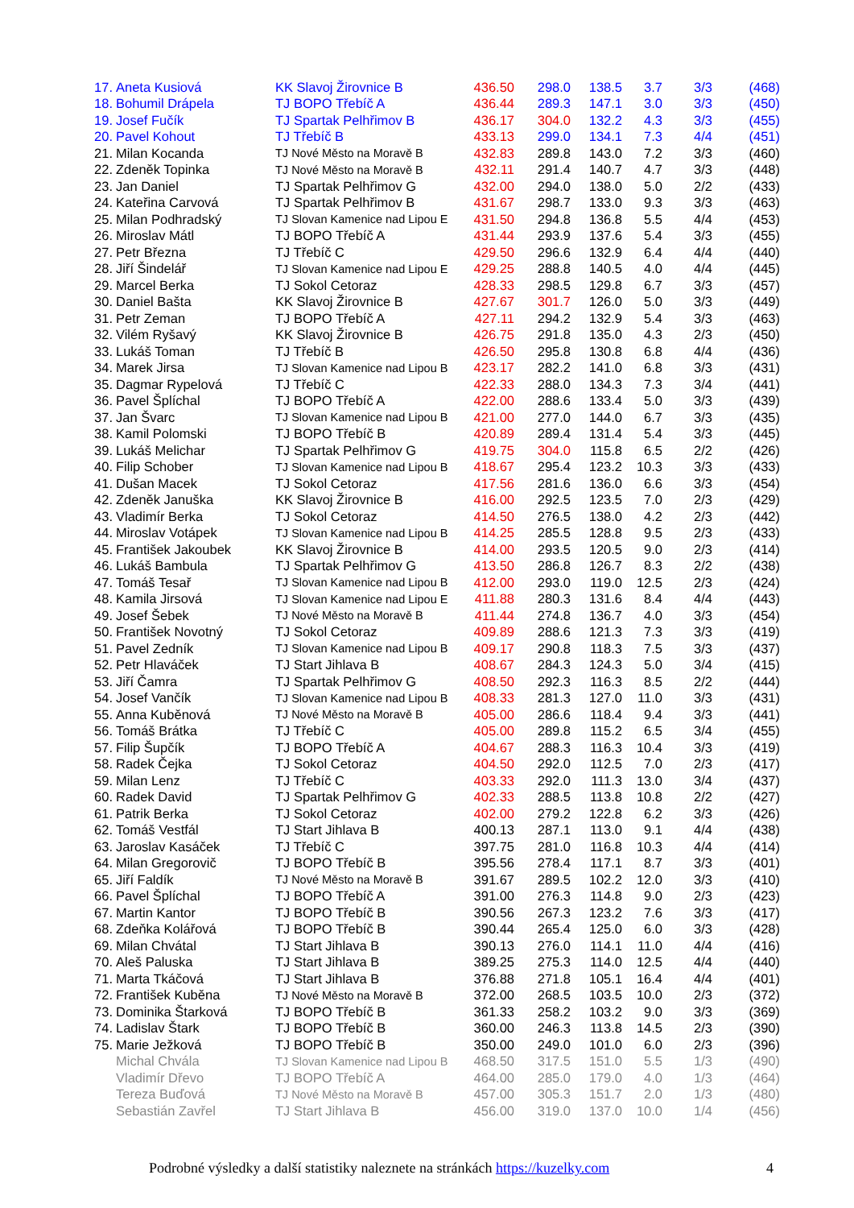| 17. | Aneta Kusiová | KK Slavoj Žirovnice B | 436.50 | 298.0 | 138.5 | 3.7 | 3/3 | (468) |
| 18. | Bohumil Drápela | TJ BOPO Třebíč A | 436.44 | 289.3 | 147.1 | 3.0 | 3/3 | (450) |
| 19. | Josef Fučík | TJ Spartak Pelhřimov B | 436.17 | 304.0 | 132.2 | 4.3 | 3/3 | (455) |
| 20. | Pavel Kohout | TJ Třebíč B | 433.13 | 299.0 | 134.1 | 7.3 | 4/4 | (451) |
| 21. | Milan Kocanda | TJ Nové Město na Moravě B | 432.83 | 289.8 | 143.0 | 7.2 | 3/3 | (460) |
| 22. | Zdeněk Topinka | TJ Nové Město na Moravě B | 432.11 | 291.4 | 140.7 | 4.7 | 3/3 | (448) |
| 23. | Jan Daniel | TJ Spartak Pelhřimov G | 432.00 | 294.0 | 138.0 | 5.0 | 2/2 | (433) |
| 24. | Kateřina Carvová | TJ Spartak Pelhřimov B | 431.67 | 298.7 | 133.0 | 9.3 | 3/3 | (463) |
| 25. | Milan Podhradský | TJ Slovan Kamenice nad Lipou E | 431.50 | 294.8 | 136.8 | 5.5 | 4/4 | (453) |
| 26. | Miroslav Mátl | TJ BOPO Třebíč A | 431.44 | 293.9 | 137.6 | 5.4 | 3/3 | (455) |
| 27. | Petr Března | TJ Třebíč C | 429.50 | 296.6 | 132.9 | 6.4 | 4/4 | (440) |
| 28. | Jiří Šindelář | TJ Slovan Kamenice nad Lipou E | 429.25 | 288.8 | 140.5 | 4.0 | 4/4 | (445) |
| 29. | Marcel Berka | TJ Sokol Cetoraz | 428.33 | 298.5 | 129.8 | 6.7 | 3/3 | (457) |
| 30. | Daniel Bašta | KK Slavoj Žirovnice B | 427.67 | 301.7 | 126.0 | 5.0 | 3/3 | (449) |
| 31. | Petr Zeman | TJ BOPO Třebíč A | 427.11 | 294.2 | 132.9 | 5.4 | 3/3 | (463) |
| 32. | Vilém Ryšavý | KK Slavoj Žirovnice B | 426.75 | 291.8 | 135.0 | 4.3 | 2/3 | (450) |
| 33. | Lukáš Toman | TJ Třebíč B | 426.50 | 295.8 | 130.8 | 6.8 | 4/4 | (436) |
| 34. | Marek Jirsa | TJ Slovan Kamenice nad Lipou B | 423.17 | 282.2 | 141.0 | 6.8 | 3/3 | (431) |
| 35. | Dagmar Rypelová | TJ Třebíč C | 422.33 | 288.0 | 134.3 | 7.3 | 3/4 | (441) |
| 36. | Pavel Šplíchal | TJ BOPO Třebíč A | 422.00 | 288.6 | 133.4 | 5.0 | 3/3 | (439) |
| 37. | Jan Švarc | TJ Slovan Kamenice nad Lipou B | 421.00 | 277.0 | 144.0 | 6.7 | 3/3 | (435) |
| 38. | Kamil Polomski | TJ BOPO Třebíč B | 420.89 | 289.4 | 131.4 | 5.4 | 3/3 | (445) |
| 39. | Lukáš Melichar | TJ Spartak Pelhřimov G | 419.75 | 304.0 | 115.8 | 6.5 | 2/2 | (426) |
| 40. | Filip Schober | TJ Slovan Kamenice nad Lipou B | 418.67 | 295.4 | 123.2 | 10.3 | 3/3 | (433) |
| 41. | Dušan Macek | TJ Sokol Cetoraz | 417.56 | 281.6 | 136.0 | 6.6 | 3/3 | (454) |
| 42. | Zdeněk Januška | KK Slavoj Žirovnice B | 416.00 | 292.5 | 123.5 | 7.0 | 2/3 | (429) |
| 43. | Vladimír Berka | TJ Sokol Cetoraz | 414.50 | 276.5 | 138.0 | 4.2 | 2/3 | (442) |
| 44. | Miroslav Votápek | TJ Slovan Kamenice nad Lipou B | 414.25 | 285.5 | 128.8 | 9.5 | 2/3 | (433) |
| 45. | František Jakoubek | KK Slavoj Žirovnice B | 414.00 | 293.5 | 120.5 | 9.0 | 2/3 | (414) |
| 46. | Lukáš Bambula | TJ Spartak Pelhřimov G | 413.50 | 286.8 | 126.7 | 8.3 | 2/2 | (438) |
| 47. | Tomáš Tesař | TJ Slovan Kamenice nad Lipou B | 412.00 | 293.0 | 119.0 | 12.5 | 2/3 | (424) |
| 48. | Kamila Jirsová | TJ Slovan Kamenice nad Lipou E | 411.88 | 280.3 | 131.6 | 8.4 | 4/4 | (443) |
| 49. | Josef Šebek | TJ Nové Město na Moravě B | 411.44 | 274.8 | 136.7 | 4.0 | 3/3 | (454) |
| 50. | František Novotný | TJ Sokol Cetoraz | 409.89 | 288.6 | 121.3 | 7.3 | 3/3 | (419) |
| 51. | Pavel Zedník | TJ Slovan Kamenice nad Lipou B | 409.17 | 290.8 | 118.3 | 7.5 | 3/3 | (437) |
| 52. | Petr Hlaváček | TJ Start Jihlava B | 408.67 | 284.3 | 124.3 | 5.0 | 3/4 | (415) |
| 53. | Jiří Čamra | TJ Spartak Pelhřimov G | 408.50 | 292.3 | 116.3 | 8.5 | 2/2 | (444) |
| 54. | Josef Vančík | TJ Slovan Kamenice nad Lipou B | 408.33 | 281.3 | 127.0 | 11.0 | 3/3 | (431) |
| 55. | Anna Kuběnová | TJ Nové Město na Moravě B | 405.00 | 286.6 | 118.4 | 9.4 | 3/3 | (441) |
| 56. | Tomáš Brátka | TJ Třebíč C | 405.00 | 289.8 | 115.2 | 6.5 | 3/4 | (455) |
| 57. | Filip Šupčík | TJ BOPO Třebíč A | 404.67 | 288.3 | 116.3 | 10.4 | 3/3 | (419) |
| 58. | Radek Čejka | TJ Sokol Cetoraz | 404.50 | 292.0 | 112.5 | 7.0 | 2/3 | (417) |
| 59. | Milan Lenz | TJ Třebíč C | 403.33 | 292.0 | 111.3 | 13.0 | 3/4 | (437) |
| 60. | Radek David | TJ Spartak Pelhřimov G | 402.33 | 288.5 | 113.8 | 10.8 | 2/2 | (427) |
| 61. | Patrik Berka | TJ Sokol Cetoraz | 402.00 | 279.2 | 122.8 | 6.2 | 3/3 | (426) |
| 62. | Tomáš Vestfál | TJ Start Jihlava B | 400.13 | 287.1 | 113.0 | 9.1 | 4/4 | (438) |
| 63. | Jaroslav Kasáček | TJ Třebíč C | 397.75 | 281.0 | 116.8 | 10.3 | 4/4 | (414) |
| 64. | Milan Gregorovič | TJ BOPO Třebíč B | 395.56 | 278.4 | 117.1 | 8.7 | 3/3 | (401) |
| 65. | Jiří Faldík | TJ Nové Město na Moravě B | 391.67 | 289.5 | 102.2 | 12.0 | 3/3 | (410) |
| 66. | Pavel Šplíchal | TJ BOPO Třebíč A | 391.00 | 276.3 | 114.8 | 9.0 | 2/3 | (423) |
| 67. | Martin Kantor | TJ BOPO Třebíč B | 390.56 | 267.3 | 123.2 | 7.6 | 3/3 | (417) |
| 68. | Zdeňka Kolářová | TJ BOPO Třebíč B | 390.44 | 265.4 | 125.0 | 6.0 | 3/3 | (428) |
| 69. | Milan Chvátal | TJ Start Jihlava B | 390.13 | 276.0 | 114.1 | 11.0 | 4/4 | (416) |
| 70. | Aleš Paluska | TJ Start Jihlava B | 389.25 | 275.3 | 114.0 | 12.5 | 4/4 | (440) |
| 71. | Marta Tkáčová | TJ Start Jihlava B | 376.88 | 271.8 | 105.1 | 16.4 | 4/4 | (401) |
| 72. | František Kuběna | TJ Nové Město na Moravě B | 372.00 | 268.5 | 103.5 | 10.0 | 2/3 | (372) |
| 73. | Dominika Štarková | TJ BOPO Třebíč B | 361.33 | 258.2 | 103.2 | 9.0 | 3/3 | (369) |
| 74. | Ladislav Štark | TJ BOPO Třebíč B | 360.00 | 246.3 | 113.8 | 14.5 | 2/3 | (390) |
| 75. | Marie Ježková | TJ BOPO Třebíč B | 350.00 | 249.0 | 101.0 | 6.0 | 2/3 | (396) |
| | Michal Chvála | TJ Slovan Kamenice nad Lipou B | 468.50 | 317.5 | 151.0 | 5.5 | 1/3 | (490) |
| | Vladimír Dřevo | TJ BOPO Třebíč A | 464.00 | 285.0 | 179.0 | 4.0 | 1/3 | (464) |
| | Tereza Buďová | TJ Nové Město na Moravě B | 457.00 | 305.3 | 151.7 | 2.0 | 1/3 | (480) |
| | Sebastián Zavřel | TJ Start Jihlava B | 456.00 | 319.0 | 137.0 | 10.0 | 1/4 | (456) |
Podrobné výsledky a další statistiky naleznete na stránkách https://kuzelky.com
4